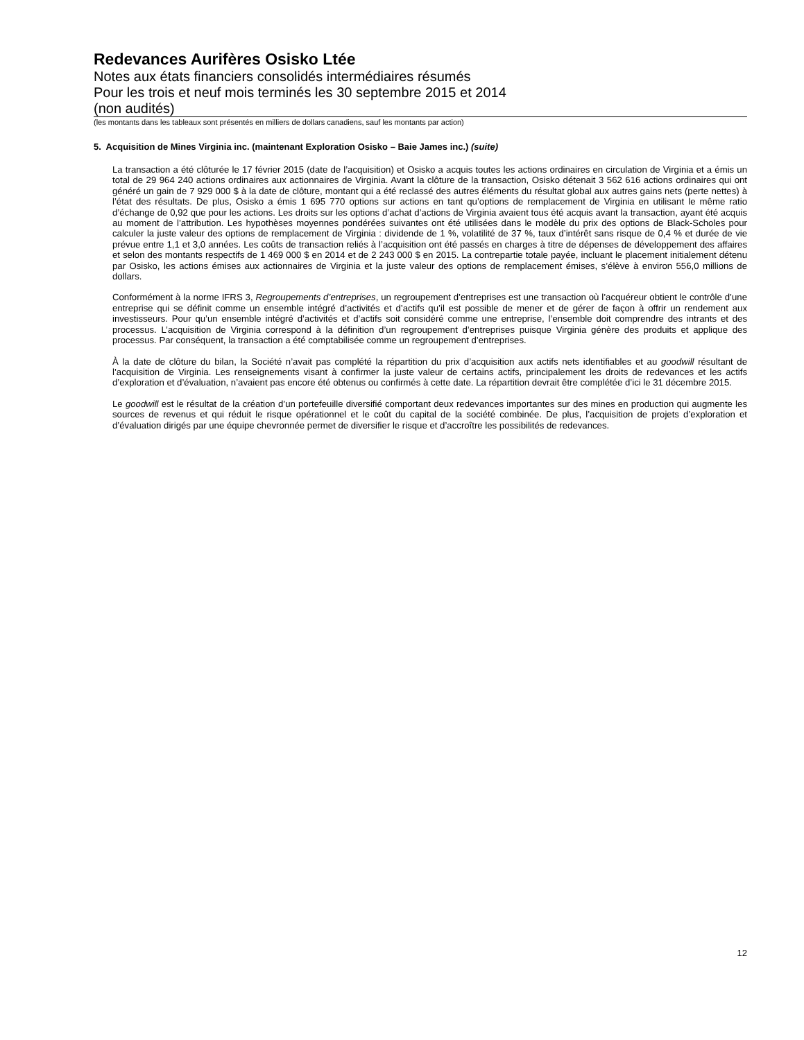Redevances Aurifères Osisko Ltée
Notes aux états financiers consolidés intermédiaires résumés
Pour les trois et neuf mois terminés les 30 septembre 2015 et 2014
(non audités)
(les montants dans les tableaux sont présentés en milliers de dollars canadiens, sauf les montants par action)
5. Acquisition de Mines Virginia inc. (maintenant Exploration Osisko – Baie James inc.) (suite)
La transaction a été clôturée le 17 février 2015 (date de l’acquisition) et Osisko a acquis toutes les actions ordinaires en circulation de Virginia et a émis un total de 29 964 240 actions ordinaires aux actionnaires de Virginia. Avant la clôture de la transaction, Osisko détenait 3 562 616 actions ordinaires qui ont généré un gain de 7 929 000 $ à la date de clôture, montant qui a été reclassé des autres éléments du résultat global aux autres gains nets (perte nettes) à l’état des résultats. De plus, Osisko a émis 1 695 770 options sur actions en tant qu’options de remplacement de Virginia en utilisant le même ratio d’échange de 0,92 que pour les actions. Les droits sur les options d’achat d’actions de Virginia avaient tous été acquis avant la transaction, ayant été acquis au moment de l’attribution. Les hypothèses moyennes pondérées suivantes ont été utilisées dans le modèle du prix des options de Black-Scholes pour calculer la juste valeur des options de remplacement de Virginia : dividende de 1 %, volatilité de 37 %, taux d’intérêt sans risque de 0,4 % et durée de vie prévue entre 1,1 et 3,0 années. Les coûts de transaction reliés à l’acquisition ont été passés en charges à titre de dépenses de développement des affaires et selon des montants respectifs de 1 469 000 $ en 2014 et de 2 243 000 $ en 2015. La contrepartie totale payée, incluant le placement initialement détenu par Osisko, les actions émises aux actionnaires de Virginia et la juste valeur des options de remplacement émises, s’élève à environ 556,0 millions de dollars.
Conformément à la norme IFRS 3, Regroupements d’entreprises, un regroupement d’entreprises est une transaction où l’acquéreur obtient le contrôle d’une entreprise qui se définit comme un ensemble intégré d’activités et d’actifs qu’il est possible de mener et de gérer de façon à offrir un rendement aux investisseurs. Pour qu’un ensemble intégré d’activités et d’actifs soit considéré comme une entreprise, l’ensemble doit comprendre des intrants et des processus. L’acquisition de Virginia correspond à la définition d’un regroupement d’entreprises puisque Virginia génère des produits et applique des processus. Par conséquent, la transaction a été comptabilisée comme un regroupement d’entreprises.
À la date de clôture du bilan, la Société n’avait pas complété la répartition du prix d’acquisition aux actifs nets identifiables et au goodwill résultant de l’acquisition de Virginia. Les renseignements visant à confirmer la juste valeur de certains actifs, principalement les droits de redevances et les actifs d’exploration et d’évaluation, n’avaient pas encore été obtenus ou confirmés à cette date. La répartition devrait être complétée d’ici le 31 décembre 2015.
Le goodwill est le résultat de la création d’un portefeuille diversifié comportant deux redevances importantes sur des mines en production qui augmente les sources de revenus et qui réduit le risque opérationnel et le coût du capital de la société combinée. De plus, l’acquisition de projets d’exploration et d’évaluation dirigés par une équipe chevronnée permet de diversifier le risque et d’accroître les possibilités de redevances.
12